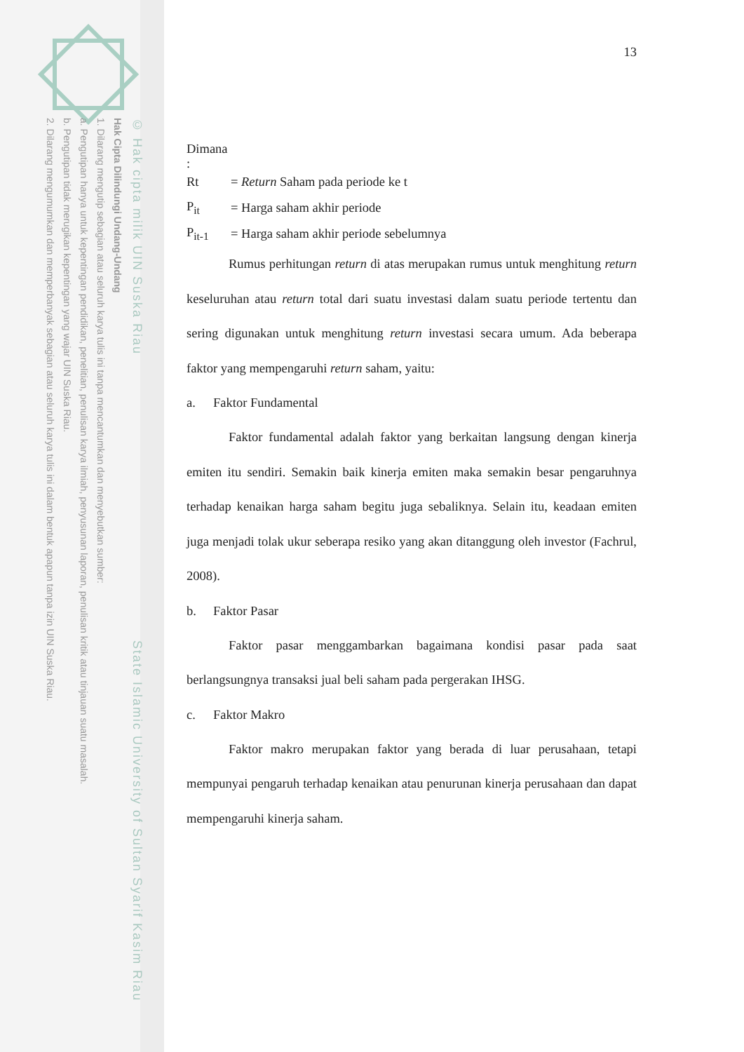© Hak cipta milik UIN Suska Riau State Islamic University of Sultan Syarif Kasim Riau
Hak Cipta Dilindungi Undang-Undang
1. Dilarang mengutip sebagian atau seluruh karya tulis ini tanpa mencantumkan dan menyebutkan sumber:
a. Pengutipan hanya untuk kepentingan pendidikan, penelitian, penulisan karya ilmiah, penyusunan laporan, penulisan kritik atau tinjauan suatu masalah.
b. Pengutipan tidak merugikan kepentingan yang wajar UIN Suska Riau.
2. Dilarang mengumumkan dan memperbanyak sebagian atau seluruh karya tulis ini dalam bentuk apapun tanpa izin UIN Suska Riau.
13
Dimana :
Rt = Return Saham pada periode ke t
P<sub>it</sub> = Harga saham akhir periode
P<sub>it-1</sub> = Harga saham akhir periode sebelumnya
Rumus perhitungan return di atas merupakan rumus untuk menghitung return keseluruhan atau return total dari suatu investasi dalam suatu periode tertentu dan sering digunakan untuk menghitung return investasi secara umum. Ada beberapa faktor yang mempengaruhi return saham, yaitu:
a. Faktor Fundamental
Faktor fundamental adalah faktor yang berkaitan langsung dengan kinerja emiten itu sendiri. Semakin baik kinerja emiten maka semakin besar pengaruhnya terhadap kenaikan harga saham begitu juga sebaliknya. Selain itu, keadaan emiten juga menjadi tolak ukur seberapa resiko yang akan ditanggung oleh investor (Fachrul, 2008).
b. Faktor Pasar
Faktor pasar menggambarkan bagaimana kondisi pasar pada saat berlangsungnya transaksi jual beli saham pada pergerakan IHSG.
c. Faktor Makro
Faktor makro merupakan faktor yang berada di luar perusahaan, tetapi mempunyai pengaruh terhadap kenaikan atau penurunan kinerja perusahaan dan dapat mempengaruhi kinerja saham.